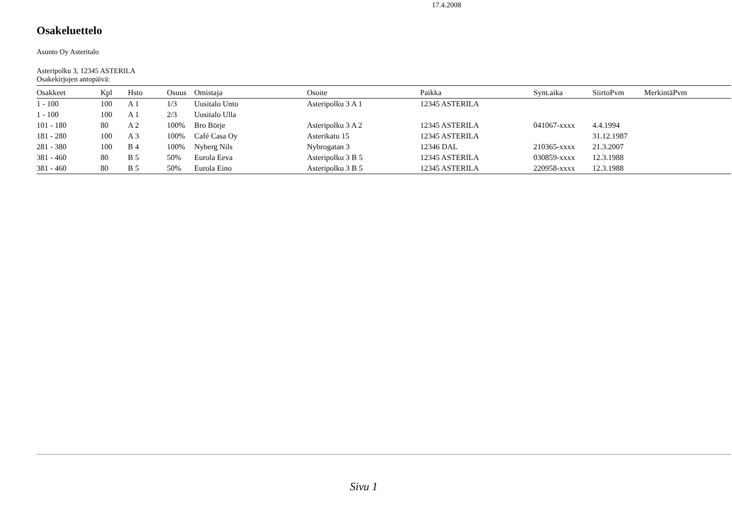17.4.2008
Osakeluettelo
Asunto Oy Asteritalo
Asteripolku 3, 12345 ASTERILA
Osakekirjojen antopäivä:
| Osakkeet | Kpl | Hsto | Osuus | Omistaja | Osoite | Paikka | Synt.aika | SiirtoPvm | MerkintäPvm |
| --- | --- | --- | --- | --- | --- | --- | --- | --- | --- |
| 1 - 100 | 100 | A 1 | 1/3 | Uusitalo Unto | Asteripolku 3 A 1 | 12345 ASTERILA | | | |
| 1 - 100 | 100 | A 1 | 2/3 | Uusitalo Ulla | | | | | |
| 101 - 180 | 80 | A 2 | 100% | Bro Börje | Asteripolku 3 A 2 | 12345 ASTERILA | 041067-xxxx | 4.4.1994 | |
| 181 - 280 | 100 | A 3 | 100% | Café Casa Oy | Asterikatu 15 | 12345 ASTERILA | | 31.12.1987 | |
| 281 - 380 | 100 | B 4 | 100% | Nyberg Nils | Nybrogatan 3 | 12346 DAL | 210365-xxxx | 21.3.2007 | |
| 381 - 460 | 80 | B 5 | 50% | Eurola Eeva | Asteripolku 3 B 5 | 12345 ASTERILA | 030859-xxxx | 12.3.1988 | |
| 381 - 460 | 80 | B 5 | 50% | Eurola Eino | Asteripolku 3 B 5 | 12345 ASTERILA | 220958-xxxx | 12.3.1988 | |
Sivu 1